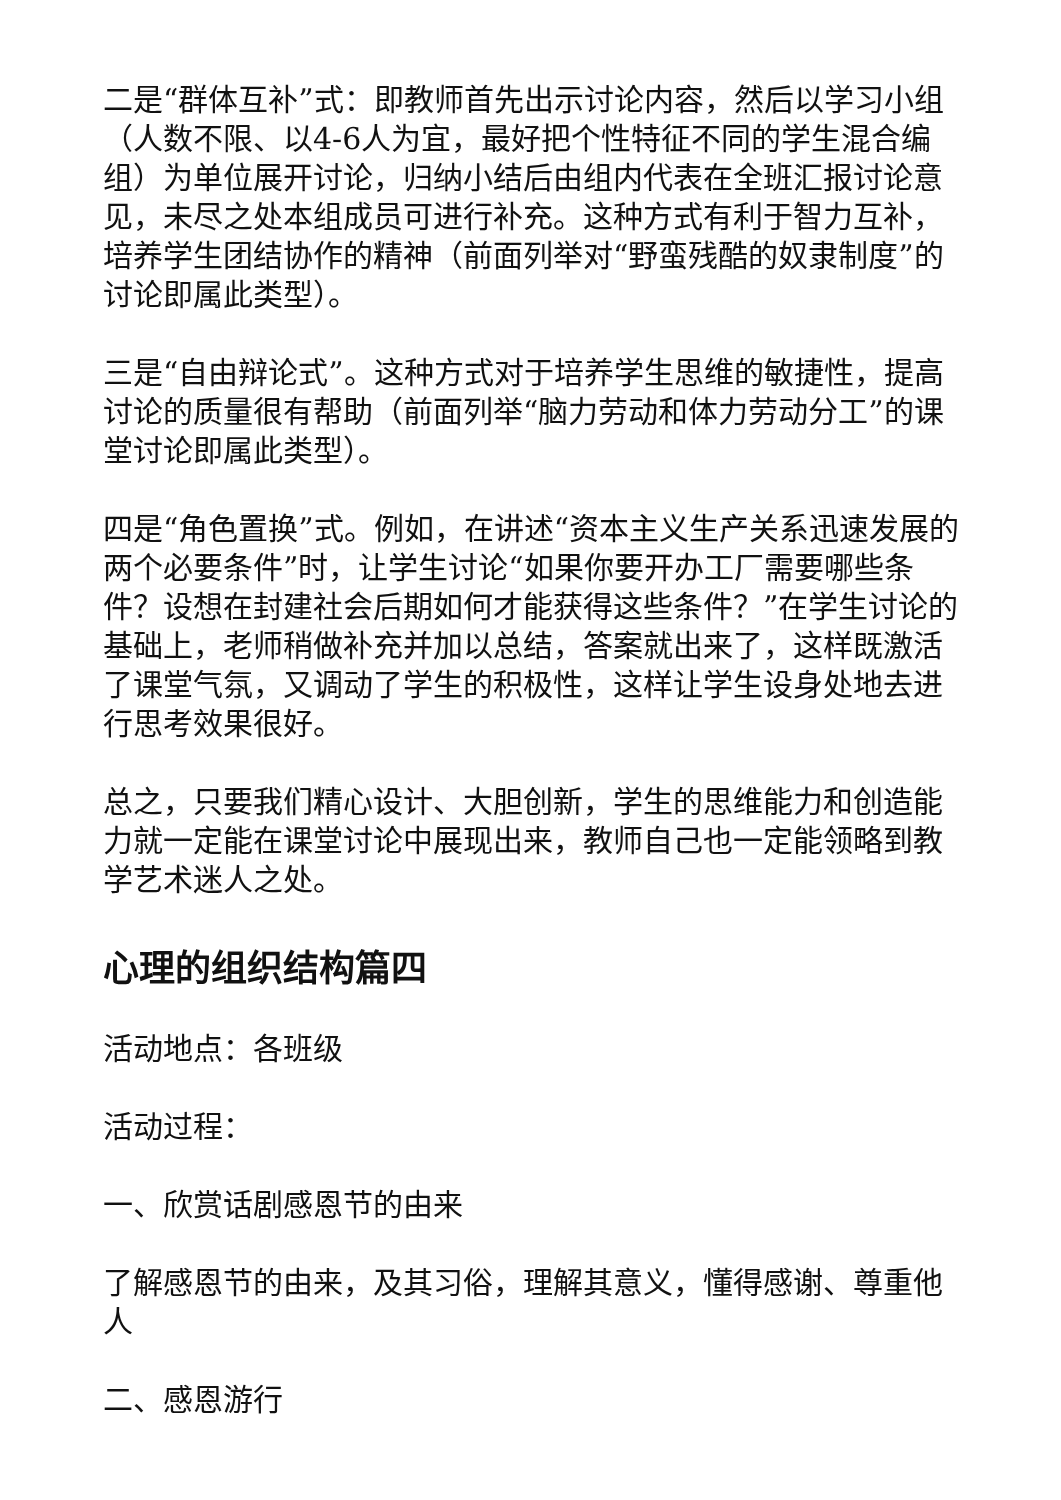二是“群体互补”式：即教师首先出示讨论内容，然后以学习小组（人数不限、以4-6人为宜，最好把个性特征不同的学生混合编组）为单位展开讨论，归纳小结后由组内代表在全班汇报讨论意见，未尽之处本组成员可进行补充。这种方式有利于智力互补，培养学生团结协作的精神（前面列举对“野蛮残酷的奴隶制度”的讨论即属此类型）。
三是“自由辩论式”。这种方式对于培养学生思维的敏捷性，提高讨论的质量很有帮助（前面列举“脑力劳动和体力劳动分工”的课堂讨论即属此类型）。
四是“角色置换”式。例如，在讲述“资本主义生产关系迅速发展的两个必要条件”时，让学生讨论“如果你要开办工厂需要哪些条件？设想在封建社会后期如何才能获得这些条件？”在学生讨论的基础上，老师稍做补充并加以总结，答案就出来了，这样既激活了课堂气氛，又调动了学生的积极性，这样让学生设身处地去进行思考效果很好。
总之，只要我们精心设计、大胆创新，学生的思维能力和创造能力就一定能在课堂讨论中展现出来，教师自己也一定能领略到教学艺术迷人之处。
心理的组织结构篇四
活动地点：各班级
活动过程：
一、欣赏话剧感恩节的由来
了解感恩节的由来，及其习俗，理解其意义，懂得感谢、尊重他人
二、感恩游行